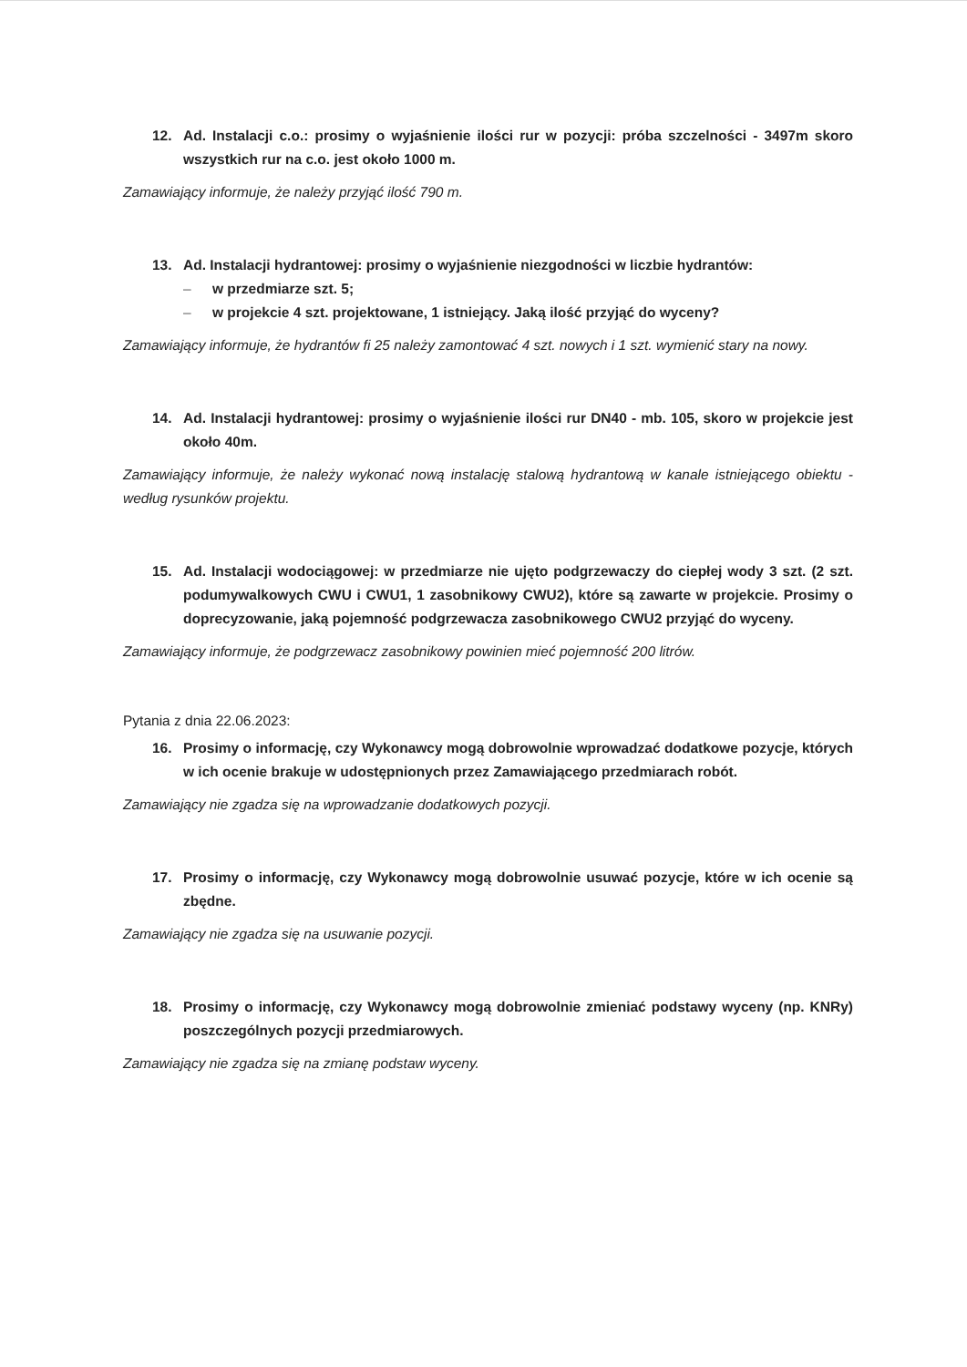12. Ad. Instalacji c.o.: prosimy o wyjaśnienie ilości rur w pozycji: próba szczelności - 3497m skoro wszystkich rur na c.o. jest około 1000 m.
Zamawiający informuje, że należy przyjąć ilość 790 m.
13. Ad. Instalacji hydrantowej: prosimy o wyjaśnienie niezgodności w liczbie hydrantów:
– w przedmiarze szt. 5;
– w projekcie 4 szt. projektowane, 1 istniejący. Jaką ilość przyjąć do wyceny?
Zamawiający informuje, że hydrantów fi 25 należy zamontować 4 szt. nowych i 1 szt. wymienić stary na nowy.
14. Ad. Instalacji hydrantowej: prosimy o wyjaśnienie ilości rur DN40 - mb. 105, skoro w projekcie jest około 40m.
Zamawiający informuje, że należy wykonać nową instalację stalową hydrantową w kanale istniejącego obiektu - według rysunków projektu.
15. Ad. Instalacji wodociągowej: w przedmiarze nie ujęto podgrzewaczy do ciepłej wody 3 szt. (2 szt. podumywalkowych CWU i CWU1, 1 zasobnikowy CWU2), które są zawarte w projekcie. Prosimy o doprecyzowanie, jaką pojemność podgrzewacza zasobnikowego CWU2 przyjąć do wyceny.
Zamawiający informuje, że podgrzewacz zasobnikowy powinien mieć pojemność 200 litrów.
Pytania z dnia 22.06.2023:
16. Prosimy o informację, czy Wykonawcy mogą dobrowolnie wprowadzać dodatkowe pozycje, których w ich ocenie brakuje w udostępnionych przez Zamawiającego przedmiarach robót.
Zamawiający nie zgadza się na wprowadzanie dodatkowych pozycji.
17. Prosimy o informację, czy Wykonawcy mogą dobrowolnie usuwać pozycje, które w ich ocenie są zbędne.
Zamawiający nie zgadza się na usuwanie pozycji.
18. Prosimy o informację, czy Wykonawcy mogą dobrowolnie zmieniać podstawy wyceny (np. KNRy) poszczególnych pozycji przedmiarowych.
Zamawiający nie zgadza się na zmianę podstaw wyceny.